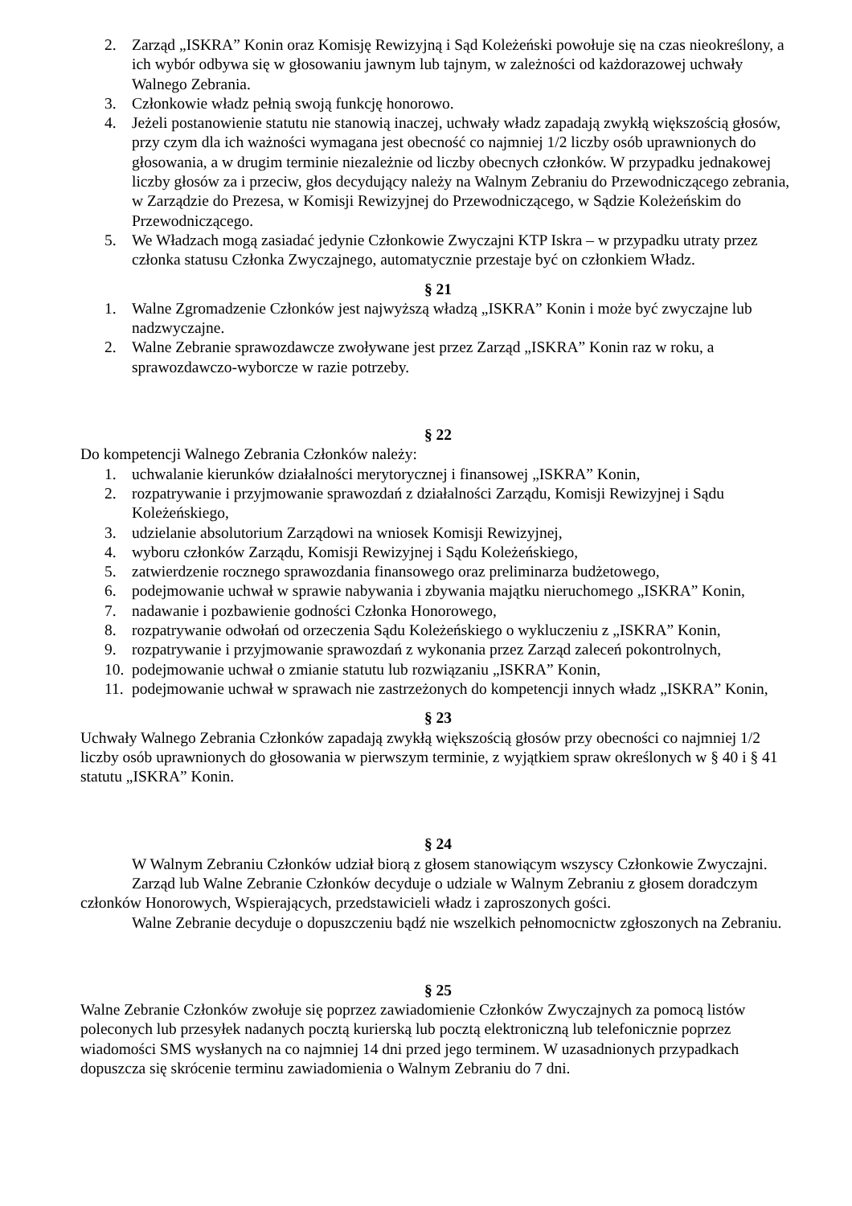2. Zarząd „ISKRA” Konin oraz Komisję Rewizyjną i Sąd Koleżeński powołuje się na czas nieokreślony, a ich wybór odbywa się w głosowaniu jawnym lub tajnym, w zależności od każdorazowej uchwały Walnego Zebrania.
3. Członkowie władz pełnią swoją funkcję honorowo.
4. Jeżeli postanowienie statutu nie stanowią inaczej, uchwały władz zapadają zwykłą większością głosów, przy czym dla ich ważności wymagana jest obecność co najmniej 1/2 liczby osób uprawnionych do głosowania, a w drugim terminie niezależnie od liczby obecnych członków. W przypadku jednakowej liczby głosów za i przeciw, głos decydujący należy na Walnym Zebraniu do Przewodniczącego zebrania, w Zarządzie do Prezesa, w Komisji Rewizyjnej do Przewodniczącego, w Sądzie Koleżeńskim do Przewodniczącego.
5. We Władzach mogą zasiadać jedynie Członkowie Zwyczajni KTP Iskra – w przypadku utraty przez członka statusu Członka Zwyczajnego, automatycznie przestaje być on członkiem Władz.
§ 21
1. Walne Zgromadzenie Członków jest najwyższą władzą „ISKRA” Konin i może być zwyczajne lub nadzwyczajne.
2. Walne Zebranie sprawozdawcze zwoływane jest przez Zarząd „ISKRA” Konin raz w roku, a sprawozdawczo-wyborcze w razie potrzeby.
§ 22
Do kompetencji Walnego Zebrania Członków należy:
1. uchwalanie kierunków działalności merytorycznej i finansowej „ISKRA” Konin,
2. rozpatrywanie i przyjmowanie sprawozdań z działalności Zarządu, Komisji Rewizyjnej i Sądu Koleżeńskiego,
3. udzielanie absolutorium Zarządowi na wniosek Komisji Rewizyjnej,
4. wyboru członków Zarządu, Komisji Rewizyjnej i Sądu Koleżeńskiego,
5. zatwierdzenie rocznego sprawozdania finansowego oraz preliminarza budżetowego,
6. podejmowanie uchwał w sprawie nabywania i zbywania majątku nieruchomego „ISKRA” Konin,
7. nadawanie i pozbawienie godności Członka Honorowego,
8. rozpatrywanie odwołań od orzeczenia Sądu Koleżeńskiego o wykluczeniu z „ISKRA” Konin,
9. rozpatrywanie i przyjmowanie sprawozdań z wykonania przez Zarząd zaleceń pokontrolnych,
10. podejmowanie uchwał o zmianie statutu lub rozwiązaniu „ISKRA” Konin,
11. podejmowanie uchwał w sprawach nie zastrzeżonych do kompetencji innych władz „ISKRA” Konin,
§ 23
Uchwały Walnego Zebrania Członków zapadają zwykłą większością głosów przy obecności co najmniej 1/2 liczby osób uprawnionych do głosowania w pierwszym terminie, z wyjątkiem spraw określonych w § 40 i § 41 statutu „ISKRA” Konin.
§ 24
W Walnym Zebraniu Członków udział biorą z głosem stanowiącym wszyscy Członkowie Zwyczajni.
Zarząd lub Walne Zebranie Członków decyduje o udziale w Walnym Zebraniu z głosem doradczym członków Honorowych, Wspierających, przedstawicieli władz i zaproszonych gości.
Walne Zebranie decyduje o dopuszczeniu bądź nie wszelkich pełnomocnictw zgłoszonych na Zebraniu.
§ 25
Walne Zebranie Członków zwołuje się poprzez zawiadomienie Członków Zwyczajnych za pomocą listów poleconych lub przesyłek nadanych pocztą kurierską lub pocztą elektroniczną lub telefonicznie poprzez wiadomości SMS wysłanych na co najmniej 14 dni przed jego terminem. W uzasadnionych przypadkach dopuszcza się skrócenie terminu zawiadomienia o Walnym Zebraniu do 7 dni.